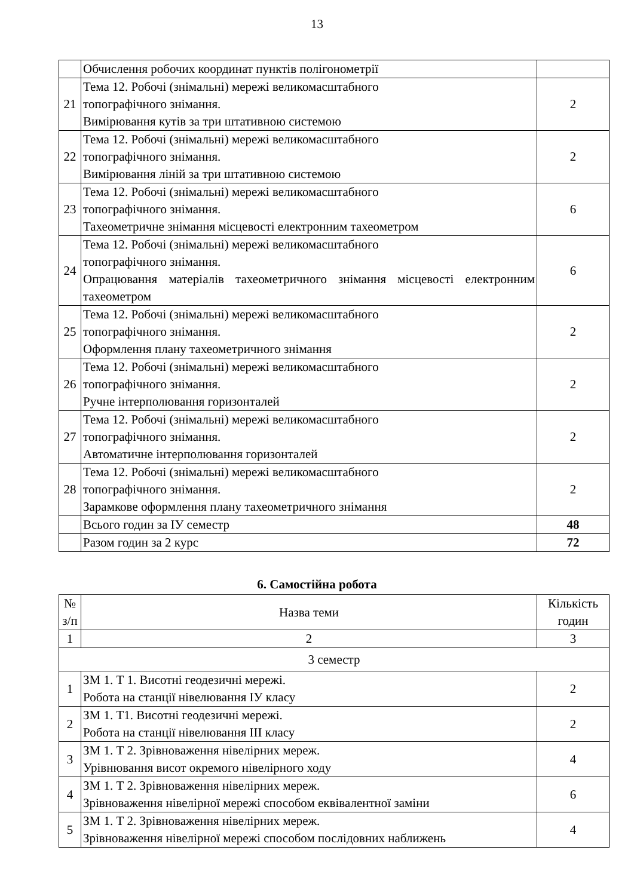13
| | Обчислення робочих координат пунктів полігонометрії | |
| 21 | Тема 12. Робочі (знімальні) мережі великомасштабного топографічного знімання. Вимірювання кутів за три штативною системою | 2 |
| 22 | Тема 12. Робочі (знімальні) мережі великомасштабного топографічного знімання. Вимірювання ліній за три штативною системою | 2 |
| 23 | Тема 12. Робочі (знімальні) мережі великомасштабного топографічного знімання. Тахеометричне знімання місцевості електронним тахеометром | 6 |
| 24 | Тема 12. Робочі (знімальні) мережі великомасштабного топографічного знімання. Опрацювання матеріалів тахеометричного знімання місцевості електронним тахеометром | 6 |
| 25 | Тема 12. Робочі (знімальні) мережі великомасштабного топографічного знімання. Оформлення плану тахеометричного знімання | 2 |
| 26 | Тема 12. Робочі (знімальні) мережі великомасштабного топографічного знімання. Ручне інтерполювання горизонталей | 2 |
| 27 | Тема 12. Робочі (знімальні) мережі великомасштабного топографічного знімання. Автоматичне інтерполювання горизонталей | 2 |
| 28 | Тема 12. Робочі (знімальні) мережі великомасштабного топографічного знімання. Зарамкове оформлення плану тахеометричного знімання | 2 |
| | Всього годин за ІУ семестр | 48 |
| | Разом годин за 2 курс | 72 |
6. Самостійна робота
| № з/п | Назва теми | Кількість годин |
| --- | --- | --- |
| 1 | 2 | 3 |
| 3 семестр | | |
| 1 | ЗМ 1. Т 1. Висотні геодезичні мережі. Робота на станції нівелювання ІУ класу | 2 |
| 2 | ЗМ 1. Т1. Висотні геодезичні мережі. Робота на станції нівелювання ІІІ класу | 2 |
| 3 | ЗМ 1. Т 2. Зрівноваження нівелірних мереж. Урівнювання висот окремого нівелірного ходу | 4 |
| 4 | ЗМ 1. Т 2. Зрівноваження нівелірних мереж. Зрівноваження нівелірної мережі способом еквівалентної заміни | 6 |
| 5 | ЗМ 1. Т 2. Зрівноваження нівелірних мереж. Зрівноваження нівелірної мережі способом послідовних наближень | 4 |